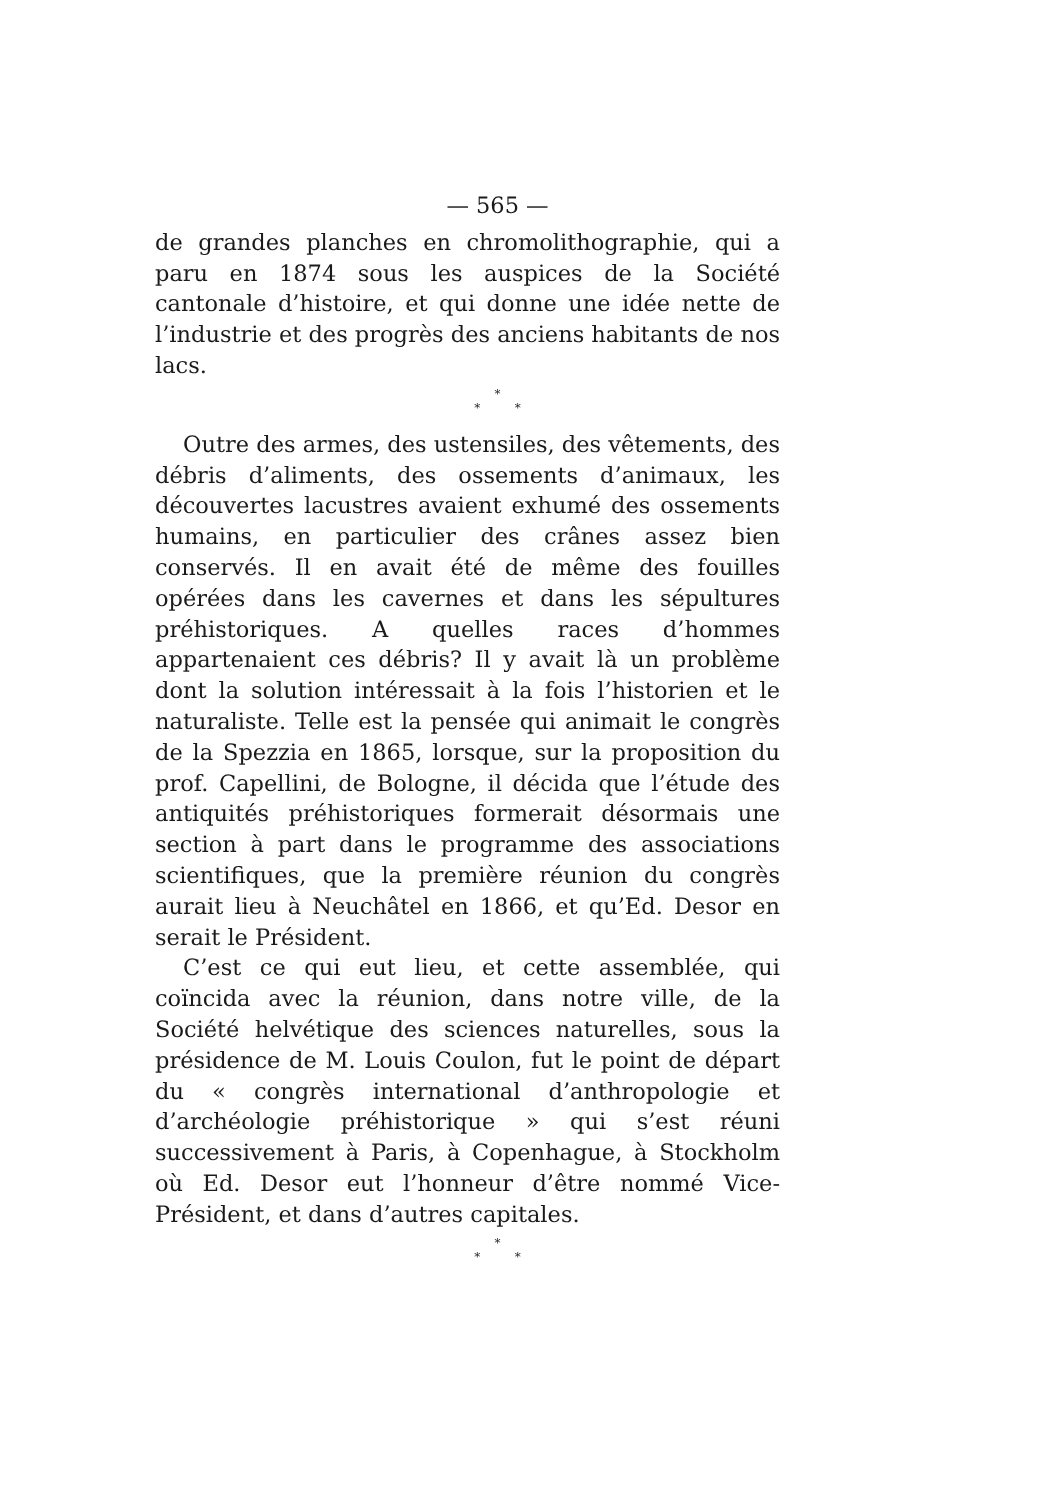— 565 —
de grandes planches en chromolithographie, qui a paru en 1874 sous les auspices de la Société cantonale d’histoire, et qui donne une idée nette de l’industrie et des progrès des anciens habitants de nos lacs.
*
* *
Outre des armes, des ustensiles, des vêtements, des débris d’aliments, des ossements d’animaux, les découvertes lacustres avaient exhumé des ossements humains, en particulier des crânes assez bien conservés. Il en avait été de même des fouilles opérées dans les cavernes et dans les sépultures préhistoriques. A quelles races d’hommes appartenaient ces débris? Il y avait là un problème dont la solution intéressait à la fois l’historien et le naturaliste. Telle est la pensée qui animait le congrès de la Spezzia en 1865, lorsque, sur la proposition du prof. Capellini, de Bologne, il décida que l’étude des antiquités préhistoriques formerait désormais une section à part dans le programme des associations scientifiques, que la première réunion du congrès aurait lieu à Neuchâtel en 1866, et qu’Ed. Desor en serait le Président.
C’est ce qui eut lieu, et cette assemblée, qui coïncida avec la réunion, dans notre ville, de la Société helvétique des sciences naturelles, sous la présidence de M. Louis Coulon, fut le point de départ du « congrès international d’anthropologie et d’archéologie préhistorique » qui s’est réuni successivement à Paris, à Copenhague, à Stockholm où Ed. Desor eut l’honneur d’être nommé Vice-Président, et dans d’autres capitales.
*
* *